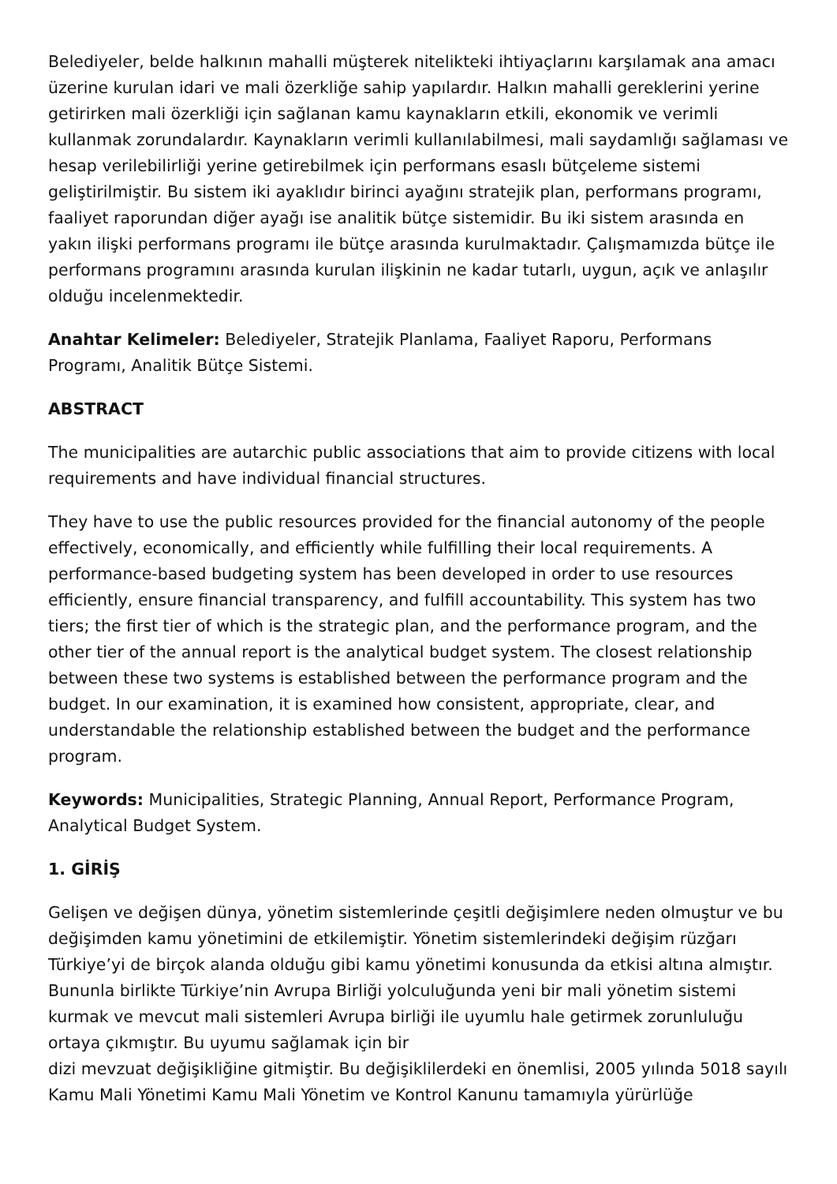Belediyeler, belde halkının mahalli müşterek nitelikteki ihtiyaçlarını karşılamak ana amacı üzerine kurulan idari ve mali özerkliğe sahip yapılardır. Halkın mahalli gereklerini yerine getirirken mali özerkliği için sağlanan kamu kaynakların etkili, ekonomik ve verimli kullanmak zorundalardır. Kaynakların verimli kullanılabilmesi, mali saydamlığı sağlaması ve hesap verilebilirliği yerine getirebilmek için performans esaslı bütçeleme sistemi geliştirilmiştir. Bu sistem iki ayaklıdır birinci ayağını stratejik plan, performans programı, faaliyet raporundan diğer ayağı ise analitik bütçe sistemidir. Bu iki sistem arasında en yakın ilişki performans programı ile bütçe arasında kurulmaktadır. Çalışmamızda bütçe ile performans programını arasında kurulan ilişkinin ne kadar tutarlı, uygun, açık ve anlaşılır olduğu incelenmektedir.
Anahtar Kelimeler: Belediyeler, Stratejik Planlama, Faaliyet Raporu, Performans Programı, Analitik Bütçe Sistemi.
ABSTRACT
The municipalities are autarchic public associations that aim to provide citizens with local requirements and have individual financial structures.
They have to use the public resources provided for the financial autonomy of the people effectively, economically, and efficiently while fulfilling their local requirements. A performance-based budgeting system has been developed in order to use resources efficiently, ensure financial transparency, and fulfill accountability. This system has two tiers; the first tier of which is the strategic plan, and the performance program, and the other tier of the annual report is the analytical budget system. The closest relationship between these two systems is established between the performance program and the budget. In our examination, it is examined how consistent, appropriate, clear, and understandable the relationship established between the budget and the performance program.
Keywords: Municipalities, Strategic Planning, Annual Report, Performance Program, Analytical Budget System.
1. GİRİŞ
Gelişen ve değişen dünya, yönetim sistemlerinde çeşitli değişimlere neden olmuştur ve bu değişimden kamu yönetimini de etkilemiştir. Yönetim sistemlerindeki değişim rüzğarı Türkiye’yi de birçok alanda olduğu gibi kamu yönetimi konusunda da etkisi altına almıştır. Bununla birlikte Türkiye’nin Avrupa Birliği yolculuğunda yeni bir mali yönetim sistemi kurmak ve mevcut mali sistemleri Avrupa birliği ile uyumlu hale getirmek zorunluluğu ortaya çıkmıştır. Bu uyumu sağlamak için bir
dizi mevzuat değişikliğine gitmiştir. Bu değişiklilerdeki en önemlisi, 2005 yılında 5018 sayılı Kamu Mali Yönetimi Kamu Mali Yönetim ve Kontrol Kanunu tamamıyla yürürlüğe